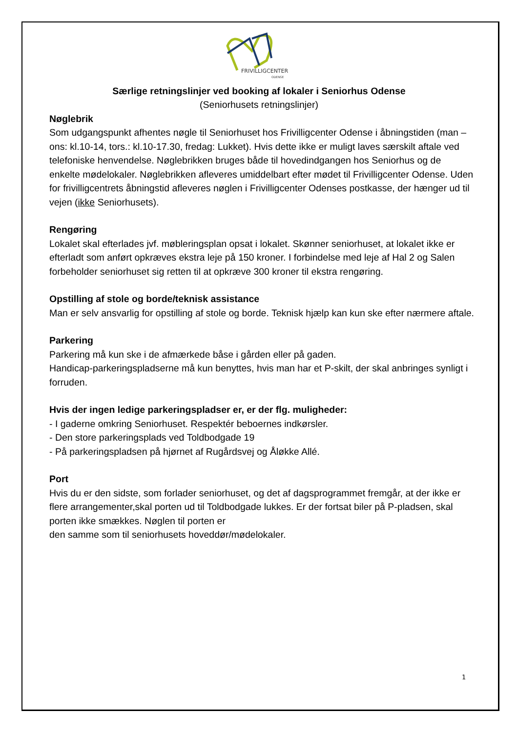FRIVILLIGCENTER
ODENSE
Særlige retningslinjer ved booking af lokaler i Seniorhus Odense
(Seniorhusets retningslinjer)
Nøglebrik
Som udgangspunkt afhentes nøgle til Seniorhuset hos Frivilligcenter Odense i åbningstiden (man – ons: kl.10-14, tors.: kl.10-17.30, fredag: Lukket). Hvis dette ikke er muligt laves særskilt aftale ved telefoniske henvendelse. Nøglebrikken bruges både til hovedindgangen hos Seniorhus og de enkelte mødelokaler. Nøglebrikken afleveres umiddelbart efter mødet til Frivilligcenter Odense. Uden for frivilligcentrets åbningstid afleveres nøglen i Frivilligcenter Odenses postkasse, der hænger ud til vejen (ikke Seniorhusets).
Rengøring
Lokalet skal efterlades jvf. møbleringsplan opsat i lokalet. Skønner seniorhuset, at lokalet ikke er efterladt som anført opkræves ekstra leje på 150 kroner. I forbindelse med leje af Hal 2 og Salen forbeholder seniorhuset sig retten til at opkræve 300 kroner til ekstra rengøring.
Opstilling af stole og borde/teknisk assistance
Man er selv ansvarlig for opstilling af stole og borde. Teknisk hjælp kan kun ske efter nærmere aftale.
Parkering
Parkering må kun ske i de afmærkede båse i gården eller på gaden.
Handicap-parkeringspladserne må kun benyttes, hvis man har et P-skilt, der skal anbringes synligt i forruden.
Hvis der ingen ledige parkeringspladser er, er der flg. muligheder:
- I gaderne omkring Seniorhuset. Respektér beboernes indkørsler.
- Den store parkeringsplads ved Toldbodgade 19
- På parkeringspladsen på hjørnet af Rugårdsvej og Åløkke Allé.
Port
Hvis du er den sidste, som forlader seniorhuset, og det af dagsprogrammet fremgår, at der ikke er flere arrangementer,skal porten ud til Toldbodgade lukkes. Er der fortsat biler på P-pladsen, skal porten ikke smækkes. Nøglen til porten er
den samme som til seniorhusets hoveddør/mødelokaler.
1